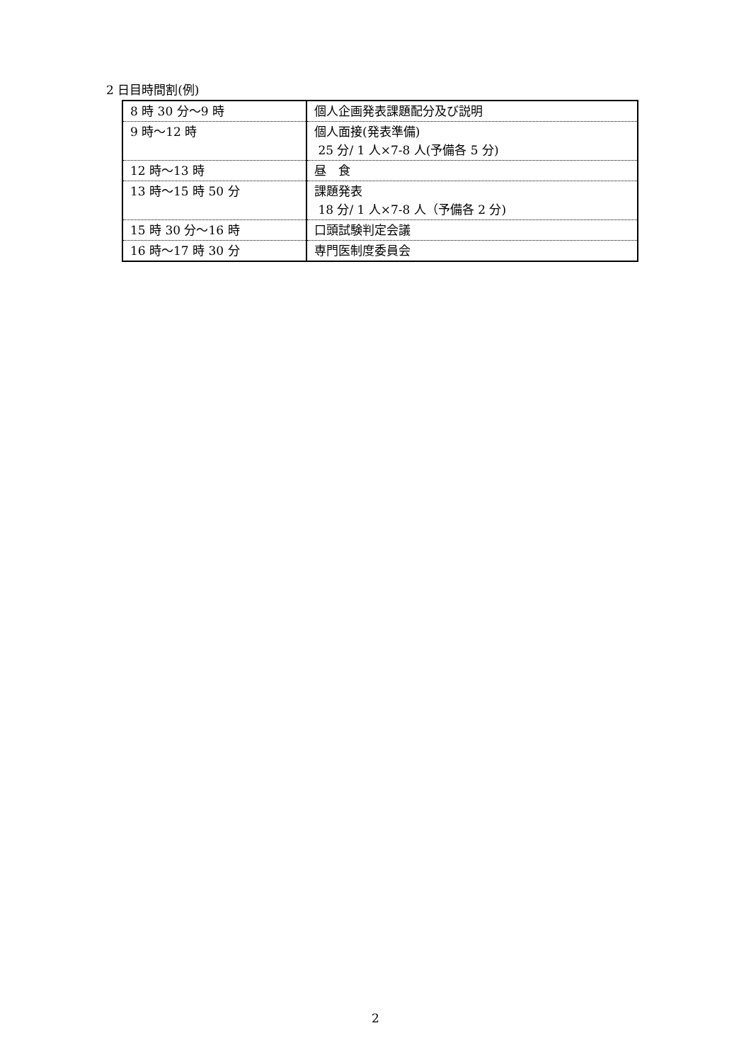2 日目時間割(例)
| 8 時 30 分～9 時 | 個人企画発表課題配分及び説明 |
| 9 時～12 時 | 個人面接(発表準備) 25 分/ 1 人×7-8 人(予備各 5 分) |
| 12 時～13 時 | 昼 食 |
| 13 時～15 時 50 分 | 課題発表 18 分/ 1 人×7-8 人（予備各 2 分) |
| 15 時 30 分～16 時 | 口頭試験判定会議 |
| 16 時～17 時 30 分 | 専門医制度委員会 |
2